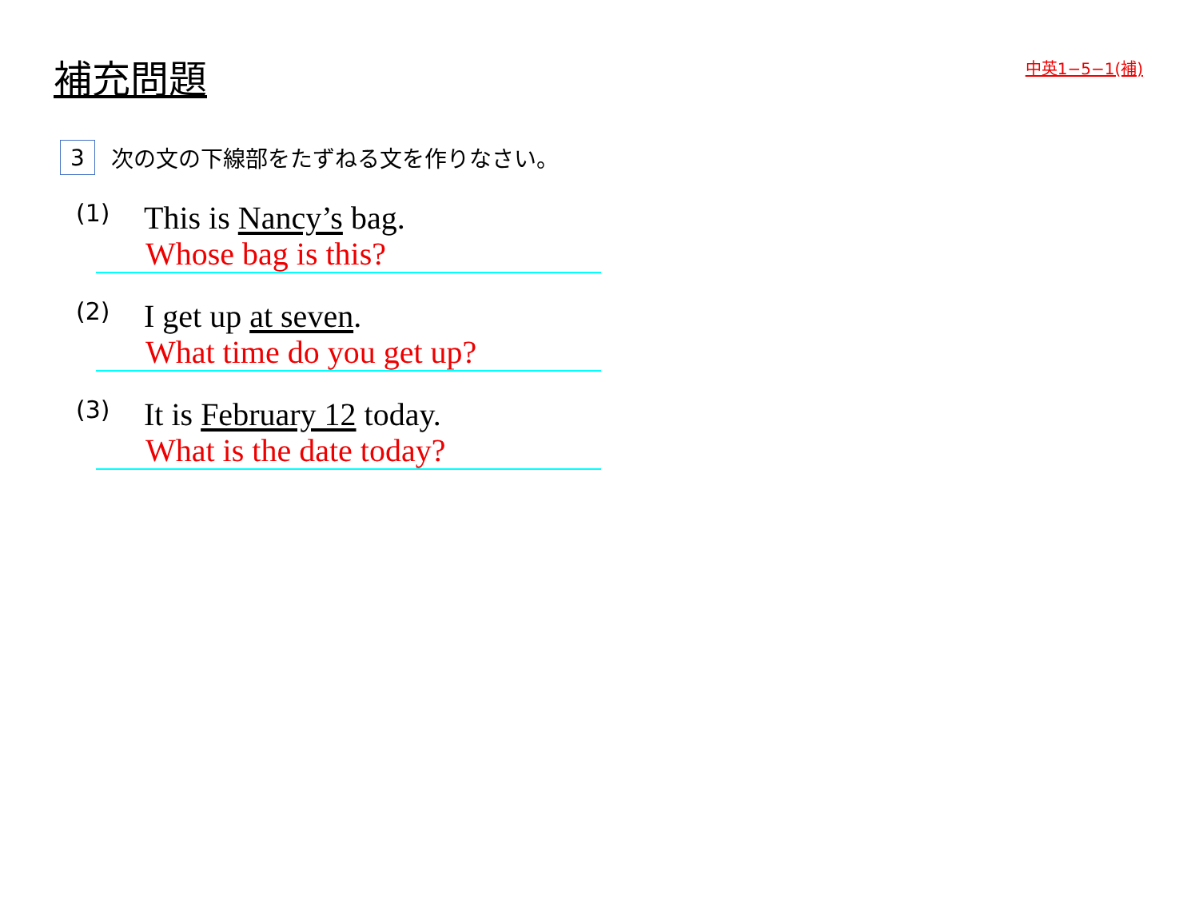補充問題
中英1−5−1(補)
3 次の文の下線部をたずねる文を作りなさい。
(1) This is Nancy’s bag.
Whose bag is this?
(2) I get up at seven.
What time do you get up?
(3) It is February 12 today.
What is the date today?